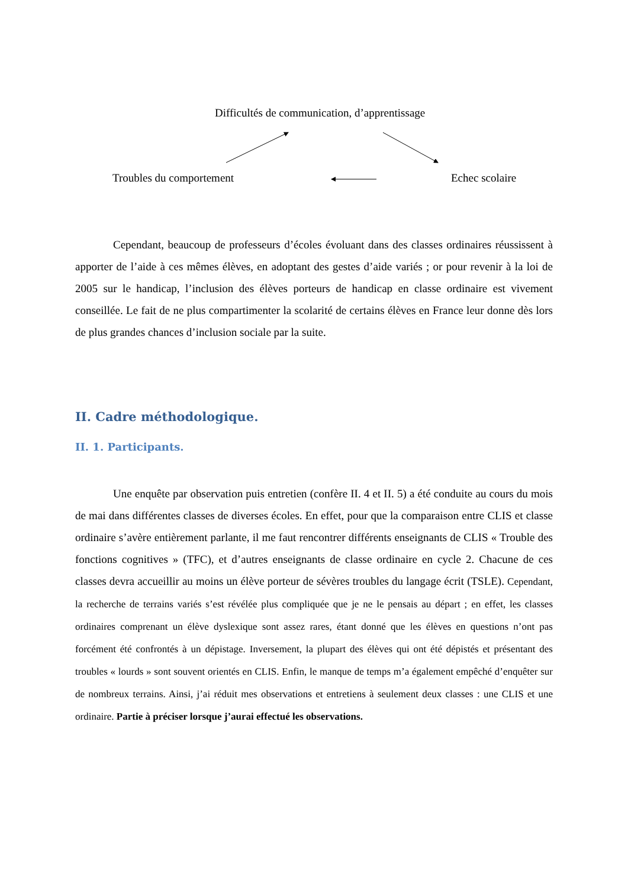Difficultés de communication, d’apprentissage
Troubles du comportement Echec scolaire
Cependant, beaucoup de professeurs d’écoles évoluant dans des classes ordinaires réussissent à apporter de l’aide à ces mêmes élèves, en adoptant des gestes d’aide variés ; or pour revenir à la loi de 2005 sur le handicap, l’inclusion des élèves porteurs de handicap en classe ordinaire est vivement conseillée. Le fait de ne plus compartimenter la scolarité de certains élèves en France leur donne dès lors de plus grandes chances d’inclusion sociale par la suite.
II. Cadre méthodologique.
II. 1. Participants.
Une enquête par observation puis entretien (confère II. 4 et II. 5) a été conduite au cours du mois de mai dans différentes classes de diverses écoles. En effet, pour que la comparaison entre CLIS et classe ordinaire s’avère entièrement parlante, il me faut rencontrer différents enseignants de CLIS « Trouble des fonctions cognitives » (TFC), et d’autres enseignants de classe ordinaire en cycle 2. Chacune de ces classes devra accueillir au moins un élève porteur de sévères troubles du langage écrit (TSLE). Cependant, la recherche de terrains variés s’est révélée plus compliquée que je ne le pensais au départ ; en effet, les classes ordinaires comprenant un élève dyslexique sont assez rares, étant donné que les élèves en questions n’ont pas forcément été confrontés à un dépistage. Inversement, la plupart des élèves qui ont été dépistés et présentant des troubles « lourds » sont souvent orientés en CLIS. Enfin, le manque de temps m’a également empêché d’enquêter sur de nombreux terrains. Ainsi, j’ai réduit mes observations et entretiens à seulement deux classes : une CLIS et une ordinaire. Partie à préciser lorsque j’aurai effectué les observations.